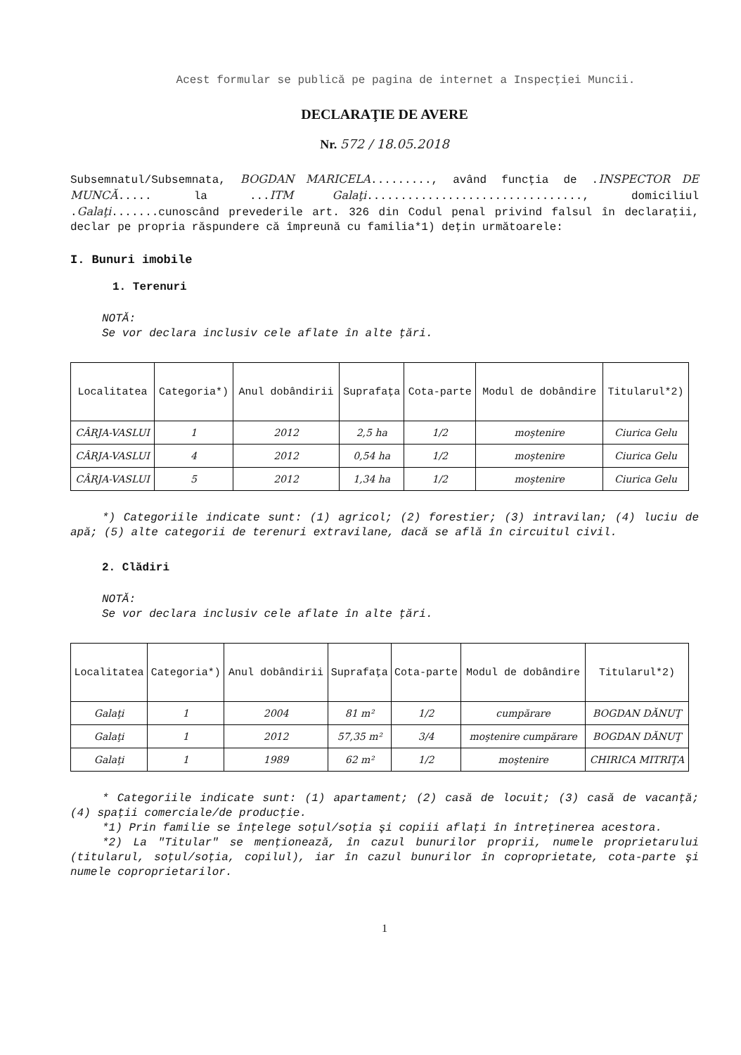Acest formular se publică pe pagina de internet a Inspecţiei Muncii.
DECLARAŢIE DE AVERE
Nr. 572 / 18.05.2018
Subsemnatul/Subsemnata, BOGDAN MARICELA........., având funcţia de .INSPECTOR DE MUNCĂ..... la ...ITM Galaţi................................, domiciliul .Galaţi.......cunoscând prevederile art. 326 din Codul penal privind falsul în declaraţii, declar pe propria răspundere că împreună cu familia*1) deţin următoarele:
I. Bunuri imobile
1. Terenuri
NOTĂ:
Se vor declara inclusiv cele aflate în alte ţări.
| Localitatea | Categoria*) | Anul dobândirii | Suprafaţa | Cota-parte | Modul de dobândire | Titularul*2) |
| --- | --- | --- | --- | --- | --- | --- |
| CÂRJA-VASLUI | 1 | 2012 | 2,5 ha | 1/2 | moştenire | Ciurica Gelu |
| CÂRJA-VASLUI | 4 | 2012 | 0,54 ha | 1/2 | moştenire | Ciurica Gelu |
| CÂRJA-VASLUI | 5 | 2012 | 1,34 ha | 1/2 | moştenire | Ciurica Gelu |
*) Categoriile indicate sunt: (1) agricol; (2) forestier; (3) intravilan; (4) luciu de apă; (5) alte categorii de terenuri extravilane, dacă se află în circuitul civil.
2. Clădiri
NOTĂ:
Se vor declara inclusiv cele aflate în alte ţări.
| Localitatea | Categoria*) | Anul dobândirii | Suprafaţa | Cota-parte | Modul de dobândire | Titularul*2) |
| --- | --- | --- | --- | --- | --- | --- |
| Galaţi | 1 | 2004 | 81 m² | 1/2 | cumpărare | BOGDAN DĂNUŢ |
| Galaţi | 1 | 2012 | 57,35 m² | 3/4 | moştenire cumpărare | BOGDAN DĂNUŢ |
| Galaţi | 1 | 1989 | 62 m² | 1/2 | moştenire | CHIRICA MITRIŢA |
* Categoriile indicate sunt: (1) apartament; (2) casă de locuit; (3) casă de vacanţă; (4) spaţii comerciale/de producţie.
*1) Prin familie se înţelege soţul/soţia şi copiii aflaţi în întreţinerea acestora.
*2) La "Titular" se menţionează, în cazul bunurilor proprii, numele proprietarului (titularul, soţul/soţia, copilul), iar în cazul bunurilor în coproprietate, cota-parte şi numele coproprietarilor.
1